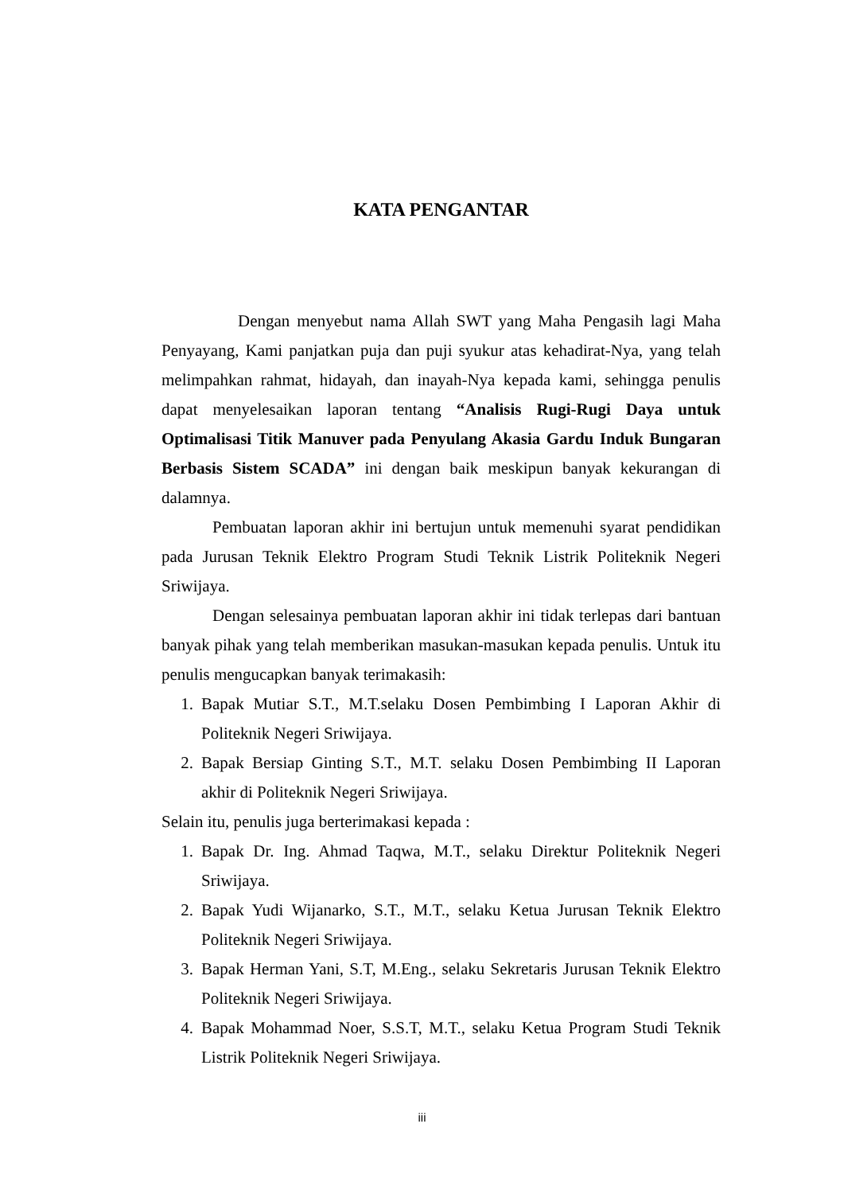KATA PENGANTAR
Dengan menyebut nama Allah SWT yang Maha Pengasih lagi Maha Penyayang, Kami panjatkan puja dan puji syukur atas kehadirat-Nya, yang telah melimpahkan rahmat, hidayah, dan inayah-Nya kepada kami, sehingga penulis dapat menyelesaikan laporan tentang “Analisis Rugi-Rugi Daya untuk Optimalisasi Titik Manuver pada Penyulang Akasia Gardu Induk Bungaran Berbasis Sistem SCADA” ini dengan baik meskipun banyak kekurangan di dalamnya.
Pembuatan laporan akhir ini bertujun untuk memenuhi syarat pendidikan pada Jurusan Teknik Elektro Program Studi Teknik Listrik Politeknik Negeri Sriwijaya.
Dengan selesainya pembuatan laporan akhir ini tidak terlepas dari bantuan banyak pihak yang telah memberikan masukan-masukan kepada penulis. Untuk itu penulis mengucapkan banyak terimakasih:
1. Bapak Mutiar S.T., M.T.selaku Dosen Pembimbing I Laporan Akhir di Politeknik Negeri Sriwijaya.
2. Bapak Bersiap Ginting S.T., M.T. selaku Dosen Pembimbing II Laporan akhir di Politeknik Negeri Sriwijaya.
Selain itu, penulis juga berterimakasi kepada :
1. Bapak Dr. Ing. Ahmad Taqwa, M.T., selaku Direktur Politeknik Negeri Sriwijaya.
2. Bapak Yudi Wijanarko, S.T., M.T., selaku Ketua Jurusan Teknik Elektro Politeknik Negeri Sriwijaya.
3. Bapak Herman Yani, S.T, M.Eng., selaku Sekretaris Jurusan Teknik Elektro Politeknik Negeri Sriwijaya.
4. Bapak Mohammad Noer, S.S.T, M.T., selaku Ketua Program Studi Teknik Listrik Politeknik Negeri Sriwijaya.
iii